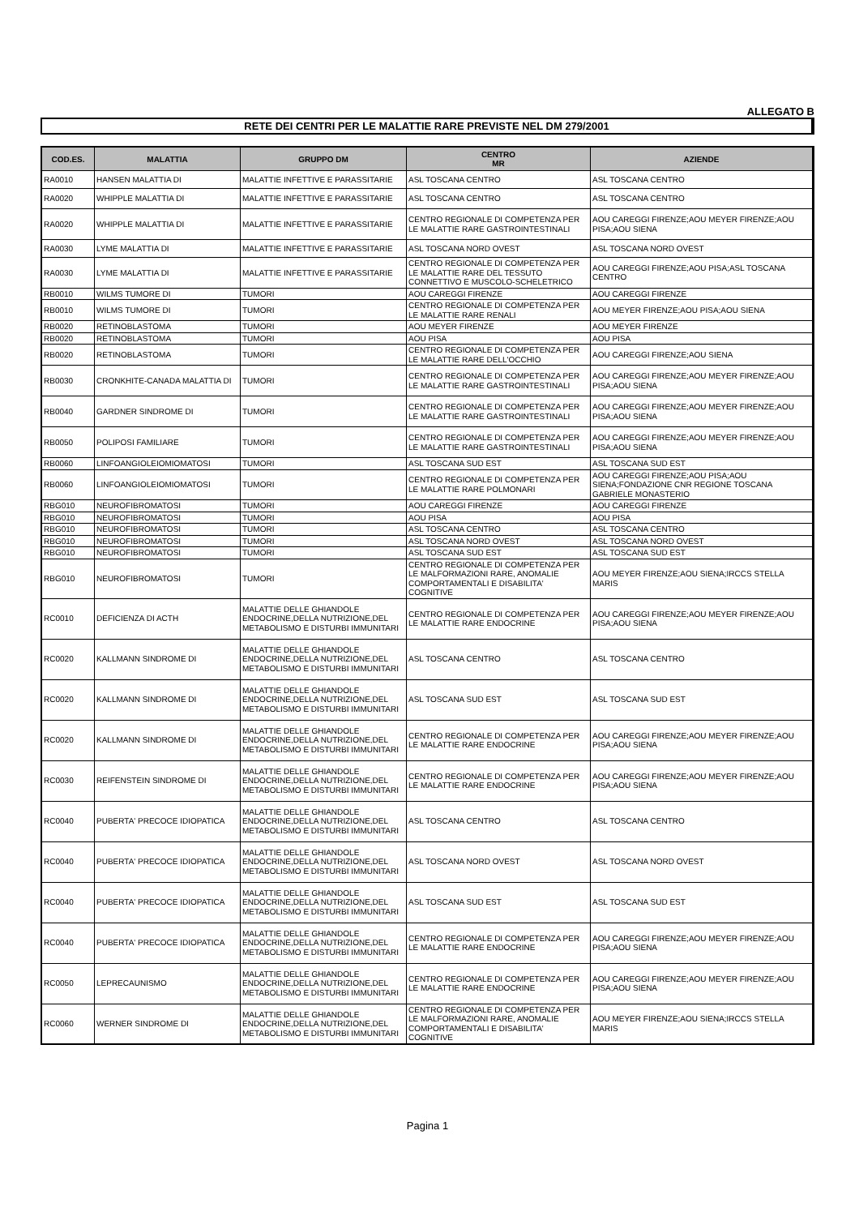ALLEGATO B
RETE DEI CENTRI PER LE MALATTIE RARE PREVISTE NEL DM 279/2001
| COD.ES. | MALATTIA | GRUPPO DM | CENTRO MR | AZIENDE |
| --- | --- | --- | --- | --- |
| RA0010 | HANSEN MALATTIA DI | MALATTIE INFETTIVE E PARASSITARIE | ASL TOSCANA CENTRO | ASL TOSCANA CENTRO |
| RA0020 | WHIPPLE MALATTIA DI | MALATTIE INFETTIVE E PARASSITARIE | ASL TOSCANA CENTRO | ASL TOSCANA CENTRO |
| RA0020 | WHIPPLE MALATTIA DI | MALATTIE INFETTIVE E PARASSITARIE | CENTRO REGIONALE DI COMPETENZA PER LE MALATTIE RARE GASTROINTESTINALI | AOU CAREGGI FIRENZE;AOU MEYER FIRENZE;AOU PISA;AOU SIENA |
| RA0030 | LYME MALATTIA DI | MALATTIE INFETTIVE E PARASSITARIE | ASL TOSCANA NORD OVEST | ASL TOSCANA NORD OVEST |
| RA0030 | LYME MALATTIA DI | MALATTIE INFETTIVE E PARASSITARIE | CENTRO REGIONALE DI COMPETENZA PER LE MALATTIE RARE DEL TESSUTO CONNETTIVO E MUSCOLO-SCHELETRICO | AOU CAREGGI FIRENZE;AOU PISA;ASL TOSCANA CENTRO |
| RB0010 | WILMS TUMORE DI | TUMORI | AOU CAREGGI FIRENZE | AOU CAREGGI FIRENZE |
| RB0010 | WILMS TUMORE DI | TUMORI | CENTRO REGIONALE DI COMPETENZA PER LE MALATTIE RARE RENALI | AOU MEYER FIRENZE;AOU PISA;AOU SIENA |
| RB0020 | RETINOBLASTOMA | TUMORI | AOU MEYER FIRENZE | AOU MEYER FIRENZE |
| RB0020 | RETINOBLASTOMA | TUMORI | AOU PISA | AOU PISA |
| RB0020 | RETINOBLASTOMA | TUMORI | CENTRO REGIONALE DI COMPETENZA PER LE MALATTIE RARE DELL'OCCHIO | AOU CAREGGI FIRENZE;AOU SIENA |
| RB0030 | CRONKHITE-CANADA MALATTIA DI | TUMORI | CENTRO REGIONALE DI COMPETENZA PER LE MALATTIE RARE GASTROINTESTINALI | AOU CAREGGI FIRENZE;AOU MEYER FIRENZE;AOU PISA;AOU SIENA |
| RB0040 | GARDNER SINDROME DI | TUMORI | CENTRO REGIONALE DI COMPETENZA PER LE MALATTIE RARE GASTROINTESTINALI | AOU CAREGGI FIRENZE;AOU MEYER FIRENZE;AOU PISA;AOU SIENA |
| RB0050 | POLIPOSI FAMILIARE | TUMORI | CENTRO REGIONALE DI COMPETENZA PER LE MALATTIE RARE GASTROINTESTINALI | AOU CAREGGI FIRENZE;AOU MEYER FIRENZE;AOU PISA;AOU SIENA |
| RB0060 | LINFOANGIOLEIOMIOMATOSI | TUMORI | ASL TOSCANA SUD EST | ASL TOSCANA SUD EST |
| RB0060 | LINFOANGIOLEIOMIOMATOSI | TUMORI | CENTRO REGIONALE DI COMPETENZA PER LE MALATTIE RARE POLMONARI | AOU CAREGGI FIRENZE;AOU PISA;AOU SIENA;FONDAZIONE CNR REGIONE TOSCANA GABRIELE MONASTERIO |
| RBG010 | NEUROFIBROMATOSI | TUMORI | AOU CAREGGI FIRENZE | AOU CAREGGI FIRENZE |
| RBG010 | NEUROFIBROMATOSI | TUMORI | AOU PISA | AOU PISA |
| RBG010 | NEUROFIBROMATOSI | TUMORI | ASL TOSCANA CENTRO | ASL TOSCANA CENTRO |
| RBG010 | NEUROFIBROMATOSI | TUMORI | ASL TOSCANA NORD OVEST | ASL TOSCANA NORD OVEST |
| RBG010 | NEUROFIBROMATOSI | TUMORI | ASL TOSCANA SUD EST | ASL TOSCANA SUD EST |
| RBG010 | NEUROFIBROMATOSI | TUMORI | CENTRO REGIONALE DI COMPETENZA PER LE MALFORMAZIONI RARE, ANOMALIE COMPORTAMENTALI E DISABILITA' COGNITIVE | AOU MEYER FIRENZE;AOU SIENA;IRCCS STELLA MARIS |
| RC0010 | DEFICIENZA DI ACTH | MALATTIE DELLE GHIANDOLE ENDOCRINE,DELLA NUTRIZIONE,DEL METABOLISMO E DISTURBI IMMUNITARI | CENTRO REGIONALE DI COMPETENZA PER LE MALATTIE RARE ENDOCRINE | AOU CAREGGI FIRENZE;AOU MEYER FIRENZE;AOU PISA;AOU SIENA |
| RC0020 | KALLMANN SINDROME DI | MALATTIE DELLE GHIANDOLE ENDOCRINE,DELLA NUTRIZIONE,DEL METABOLISMO E DISTURBI IMMUNITARI | ASL TOSCANA CENTRO | ASL TOSCANA CENTRO |
| RC0020 | KALLMANN SINDROME DI | MALATTIE DELLE GHIANDOLE ENDOCRINE,DELLA NUTRIZIONE,DEL METABOLISMO E DISTURBI IMMUNITARI | ASL TOSCANA SUD EST | ASL TOSCANA SUD EST |
| RC0020 | KALLMANN SINDROME DI | MALATTIE DELLE GHIANDOLE ENDOCRINE,DELLA NUTRIZIONE,DEL METABOLISMO E DISTURBI IMMUNITARI | CENTRO REGIONALE DI COMPETENZA PER LE MALATTIE RARE ENDOCRINE | AOU CAREGGI FIRENZE;AOU MEYER FIRENZE;AOU PISA;AOU SIENA |
| RC0030 | REIFENSTEIN SINDROME DI | MALATTIE DELLE GHIANDOLE ENDOCRINE,DELLA NUTRIZIONE,DEL METABOLISMO E DISTURBI IMMUNITARI | CENTRO REGIONALE DI COMPETENZA PER LE MALATTIE RARE ENDOCRINE | AOU CAREGGI FIRENZE;AOU MEYER FIRENZE;AOU PISA;AOU SIENA |
| RC0040 | PUBERTA' PRECOCE IDIOPATICA | MALATTIE DELLE GHIANDOLE ENDOCRINE,DELLA NUTRIZIONE,DEL METABOLISMO E DISTURBI IMMUNITARI | ASL TOSCANA CENTRO | ASL TOSCANA CENTRO |
| RC0040 | PUBERTA' PRECOCE IDIOPATICA | MALATTIE DELLE GHIANDOLE ENDOCRINE,DELLA NUTRIZIONE,DEL METABOLISMO E DISTURBI IMMUNITARI | ASL TOSCANA NORD OVEST | ASL TOSCANA NORD OVEST |
| RC0040 | PUBERTA' PRECOCE IDIOPATICA | MALATTIE DELLE GHIANDOLE ENDOCRINE,DELLA NUTRIZIONE,DEL METABOLISMO E DISTURBI IMMUNITARI | ASL TOSCANA SUD EST | ASL TOSCANA SUD EST |
| RC0040 | PUBERTA' PRECOCE IDIOPATICA | MALATTIE DELLE GHIANDOLE ENDOCRINE,DELLA NUTRIZIONE,DEL METABOLISMO E DISTURBI IMMUNITARI | CENTRO REGIONALE DI COMPETENZA PER LE MALATTIE RARE ENDOCRINE | AOU CAREGGI FIRENZE;AOU MEYER FIRENZE;AOU PISA;AOU SIENA |
| RC0050 | LEPRECAUNISMO | MALATTIE DELLE GHIANDOLE ENDOCRINE,DELLA NUTRIZIONE,DEL METABOLISMO E DISTURBI IMMUNITARI | CENTRO REGIONALE DI COMPETENZA PER LE MALATTIE RARE ENDOCRINE | AOU CAREGGI FIRENZE;AOU MEYER FIRENZE;AOU PISA;AOU SIENA |
| RC0060 | WERNER SINDROME DI | MALATTIE DELLE GHIANDOLE ENDOCRINE,DELLA NUTRIZIONE,DEL METABOLISMO E DISTURBI IMMUNITARI | CENTRO REGIONALE DI COMPETENZA PER LE MALFORMAZIONI RARE, ANOMALIE COMPORTAMENTALI E DISABILITA' COGNITIVE | AOU MEYER FIRENZE;AOU SIENA;IRCCS STELLA MARIS |
Pagina 1